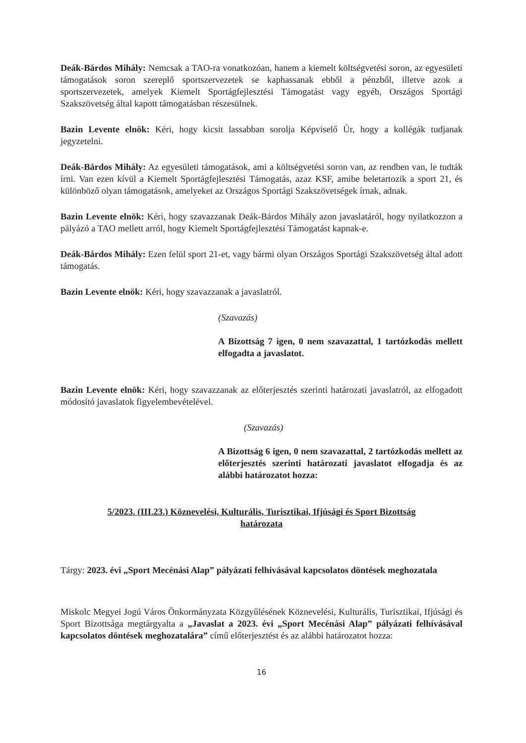Deák-Bárdos Mihály: Nemcsak a TAO-ra vonatkozóan, hanem a kiemelt költségvetési soron, az egyesületi támogatások soron szereplő sportszervezetek se kaphassanak ebből a pénzből, illetve azok a sportszervezetek, amelyek Kiemelt Sportágfejlesztési Támogatást vagy egyéb, Országos Sportági Szakszövetség által kapott támogatásban részesülnek.
Bazin Levente elnök: Kéri, hogy kicsit lassabban sorolja Képviselő Úr, hogy a kollégák tudjanak jegyzetelni.
Deák-Bárdos Mihály: Az egyesületi támogatások, ami a költségvetési soron van, az rendben van, le tudták írni. Van ezen kívül a Kiemelt Sportágfejlesztési Támogatás, azaz KSF, amibe beletartozik a sport 21, és különböző olyan támogatások, amelyeket az Országos Sportági Szakszövetségek írnak, adnak.
Bazin Levente elnök: Kéri, hogy szavazzanak Deák-Bárdos Mihály azon javaslatáról, hogy nyilatkozzon a pályázó a TAO mellett arról, hogy Kiemelt Sportágfejlesztési Támogatást kapnak-e.
Deák-Bárdos Mihály: Ezen felül sport 21-et, vagy bármi olyan Országos Sportági Szakszövetség által adott támogatás.
Bazin Levente elnök: Kéri, hogy szavazzanak a javaslatról.
(Szavazás)
A Bizottság 7 igen, 0 nem szavazattal, 1 tartózkodás mellett elfogadta a javaslatot.
Bazin Levente elnök: Kéri, hogy szavazzanak az előterjesztés szerinti határozati javaslatról, az elfogadott módosító javaslatok figyelembevételével.
(Szavazás)
A Bizottság 6 igen, 0 nem szavazattal, 2 tartózkodás mellett az előterjesztés szerinti határozati javaslatot elfogadja és az alábbi határozatot hozza:
5/2023. (III.23.) Köznevelési, Kulturális, Turisztikai, Ifjúsági és Sport Bizottság
határozata
Tárgy: 2023. évi „Sport Mecénási Alap” pályázati felhívásával kapcsolatos döntések meghozatala
Miskolc Megyei Jogú Város Önkormányzata Közgyűlésének Köznevelési, Kulturális, Turisztikai, Ifjúsági és Sport Bizottsága megtárgyalta a „Javaslat a 2023. évi „Sport Mecénási Alap” pályázati felhívásával kapcsolatos döntések meghozatalára” című előterjesztést és az alábbi határozatot hozza:
16